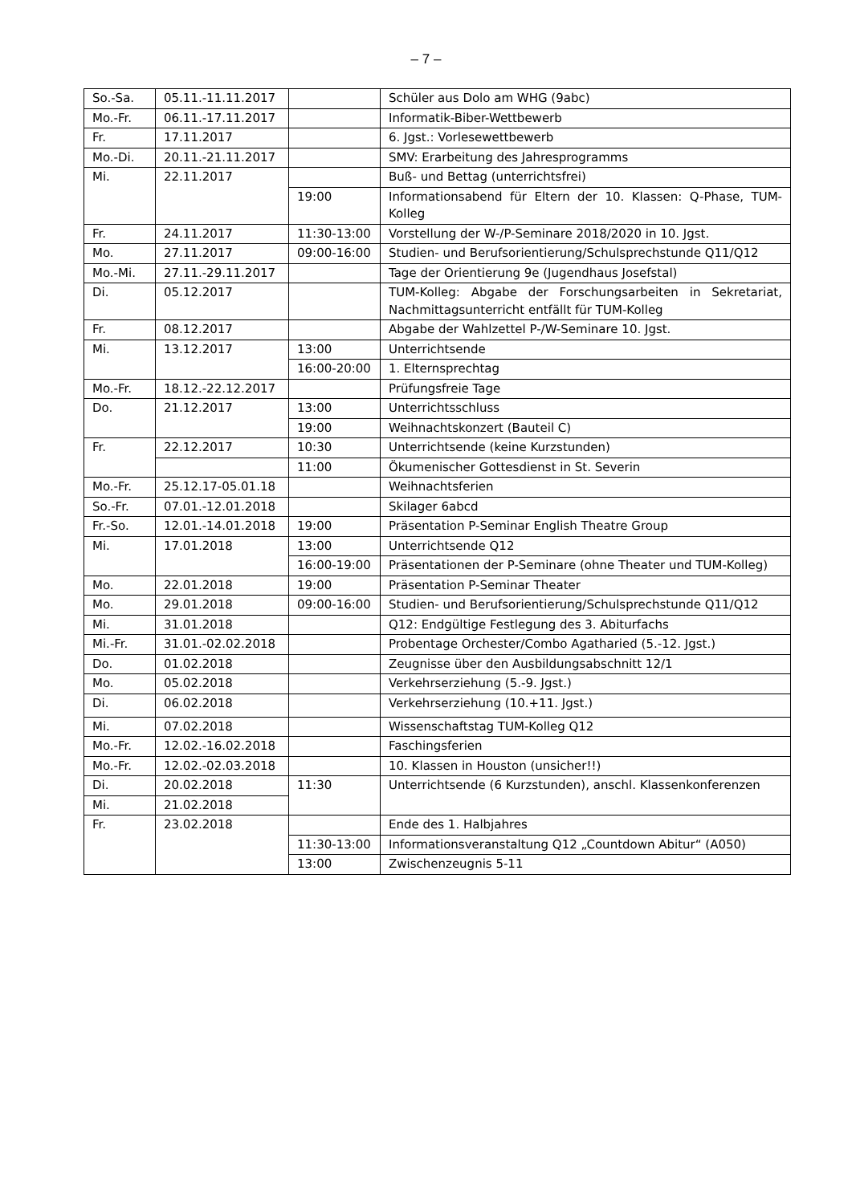– 7 –
| So.-Sa. | 05.11.-11.11.2017 | | Schüler aus Dolo am WHG (9abc) |
| Mo.-Fr. | 06.11.-17.11.2017 | | Informatik-Biber-Wettbewerb |
| Fr. | 17.11.2017 | | 6. Jgst.: Vorlesewettbewerb |
| Mo.-Di. | 20.11.-21.11.2017 | | SMV: Erarbeitung des Jahresprogramms |
| Mi. | 22.11.2017 | | Buß- und Bettag (unterrichtsfrei) |
| | | 19:00 | Informationsabend für Eltern der 10. Klassen: Q-Phase, TUM-Kolleg |
| Fr. | 24.11.2017 | 11:30-13:00 | Vorstellung der W-/P-Seminare 2018/2020 in 10. Jgst. |
| Mo. | 27.11.2017 | 09:00-16:00 | Studien- und Berufsorientierung/Schulsprechstunde Q11/Q12 |
| Mo.-Mi. | 27.11.-29.11.2017 | | Tage der Orientierung 9e (Jugendhaus Josefstal) |
| Di. | 05.12.2017 | | TUM-Kolleg: Abgabe der Forschungsarbeiten in Sekretariat, Nachmittagsunterricht entfällt für TUM-Kolleg |
| Fr. | 08.12.2017 | | Abgabe der Wahlzettel P-/W-Seminare 10. Jgst. |
| Mi. | 13.12.2017 | 13:00 | Unterrichtsende |
| | | 16:00-20:00 | 1. Elternsprechtag |
| Mo.-Fr. | 18.12.-22.12.2017 | | Prüfungsfreie Tage |
| Do. | 21.12.2017 | 13:00 | Unterrichtsschluss |
| | | 19:00 | Weihnachtskonzert (Bauteil C) |
| Fr. | 22.12.2017 | 10:30 | Unterrichtsende (keine Kurzstunden) |
| | | 11:00 | Ökumenischer Gottesdienst in St. Severin |
| Mo.-Fr. | 25.12.17-05.01.18 | | Weihnachtsferien |
| So.-Fr. | 07.01.-12.01.2018 | | Skilager 6abcd |
| Fr.-So. | 12.01.-14.01.2018 | 19:00 | Präsentation P-Seminar English Theatre Group |
| Mi. | 17.01.2018 | 13:00 | Unterrichtsende Q12 |
| | | 16:00-19:00 | Präsentationen der P-Seminare (ohne Theater und TUM-Kolleg) |
| Mo. | 22.01.2018 | 19:00 | Präsentation P-Seminar Theater |
| Mo. | 29.01.2018 | 09:00-16:00 | Studien- und Berufsorientierung/Schulsprechstunde Q11/Q12 |
| Mi. | 31.01.2018 | | Q12: Endgültige Festlegung des 3. Abiturfachs |
| Mi.-Fr. | 31.01.-02.02.2018 | | Probentage Orchester/Combo Agatharied (5.-12. Jgst.) |
| Do. | 01.02.2018 | | Zeugnisse über den Ausbildungsabschnitt 12/1 |
| Mo. | 05.02.2018 | | Verkehrserziehung (5.-9. Jgst.) |
| Di. | 06.02.2018 | | Verkehrserziehung (10.+11. Jgst.) |
| Mi. | 07.02.2018 | | Wissenschaftstag TUM-Kolleg Q12 |
| Mo.-Fr. | 12.02.-16.02.2018 | | Faschingsferien |
| Mo.-Fr. | 12.02.-02.03.2018 | | 10. Klassen in Houston (unsicher!!) |
| Di. | 20.02.2018 | 11:30 | Unterrichtsende (6 Kurzstunden), anschl. Klassenkonferenzen |
| Mi. | 21.02.2018 | | |
| Fr. | 23.02.2018 | | Ende des 1. Halbjahres |
| | | 11:30-13:00 | Informationsveranstaltung Q12 „Countdown Abitur“ (A050) |
| | | 13:00 | Zwischenzeugnis 5-11 |